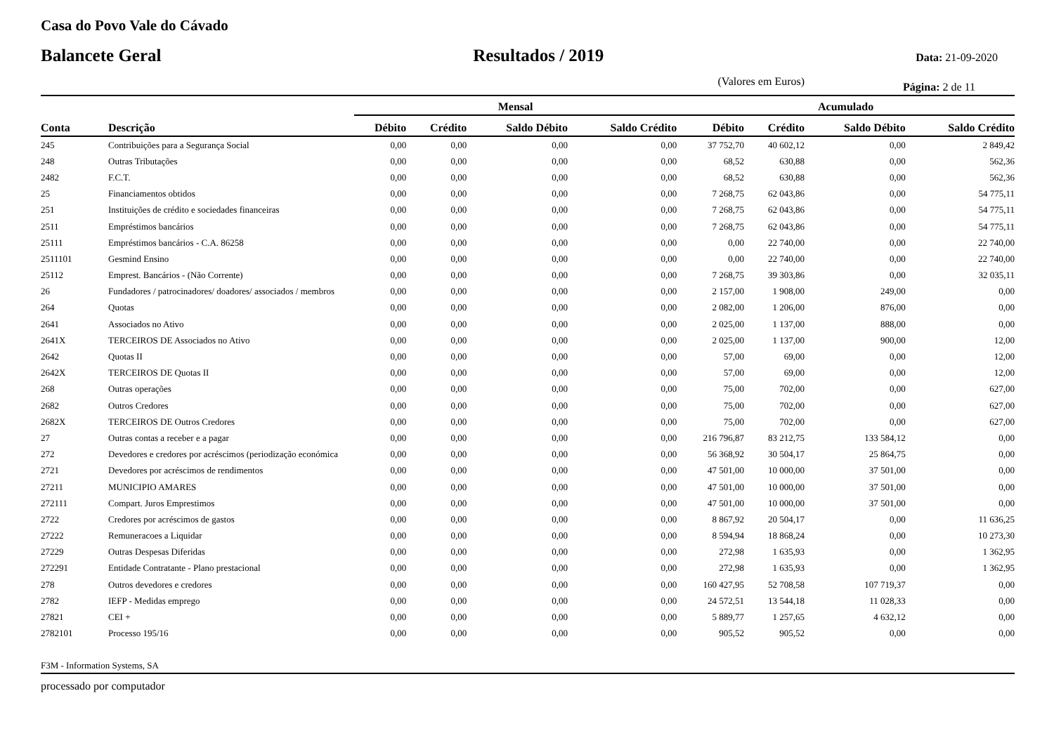Casa do Povo Vale do Cávado
Balancete Geral Resultados / 2019 Data: 21-09-2020
(Valores em Euros) Página: 2 de 11
| | | Mensal | | | | Acumulado | | | |
| --- | --- | --- | --- | --- | --- | --- | --- | --- | --- |
| Conta | Descrição | Débito | Crédito | Saldo Débito | Saldo Crédito | Débito | Crédito | Saldo Débito | Saldo Crédito |
| 245 | Contribuições para a Segurança Social | 0,00 | 0,00 | 0,00 | 0,00 | 37 752,70 | 40 602,12 | 0,00 | 2 849,42 |
| 248 | Outras Tributações | 0,00 | 0,00 | 0,00 | 0,00 | 68,52 | 630,88 | 0,00 | 562,36 |
| 2482 | F.C.T. | 0,00 | 0,00 | 0,00 | 0,00 | 68,52 | 630,88 | 0,00 | 562,36 |
| 25 | Financiamentos obtidos | 0,00 | 0,00 | 0,00 | 0,00 | 7 268,75 | 62 043,86 | 0,00 | 54 775,11 |
| 251 | Instituições de crédito e sociedades financeiras | 0,00 | 0,00 | 0,00 | 0,00 | 7 268,75 | 62 043,86 | 0,00 | 54 775,11 |
| 2511 | Empréstimos bancários | 0,00 | 0,00 | 0,00 | 0,00 | 7 268,75 | 62 043,86 | 0,00 | 54 775,11 |
| 25111 | Empréstimos bancários - C.A. 86258 | 0,00 | 0,00 | 0,00 | 0,00 | 0,00 | 22 740,00 | 0,00 | 22 740,00 |
| 2511101 | Gesmind Ensino | 0,00 | 0,00 | 0,00 | 0,00 | 0,00 | 22 740,00 | 0,00 | 22 740,00 |
| 25112 | Emprest. Bancários - (Não Corrente) | 0,00 | 0,00 | 0,00 | 0,00 | 7 268,75 | 39 303,86 | 0,00 | 32 035,11 |
| 26 | Fundadores / patrocinadores/ doadores/ associados / membros | 0,00 | 0,00 | 0,00 | 0,00 | 2 157,00 | 1 908,00 | 249,00 | 0,00 |
| 264 | Quotas | 0,00 | 0,00 | 0,00 | 0,00 | 2 082,00 | 1 206,00 | 876,00 | 0,00 |
| 2641 | Associados no Ativo | 0,00 | 0,00 | 0,00 | 0,00 | 2 025,00 | 1 137,00 | 888,00 | 0,00 |
| 2641X | TERCEIROS DE Associados no Ativo | 0,00 | 0,00 | 0,00 | 0,00 | 2 025,00 | 1 137,00 | 900,00 | 12,00 |
| 2642 | Quotas II | 0,00 | 0,00 | 0,00 | 0,00 | 57,00 | 69,00 | 0,00 | 12,00 |
| 2642X | TERCEIROS DE Quotas II | 0,00 | 0,00 | 0,00 | 0,00 | 57,00 | 69,00 | 0,00 | 12,00 |
| 268 | Outras operações | 0,00 | 0,00 | 0,00 | 0,00 | 75,00 | 702,00 | 0,00 | 627,00 |
| 2682 | Outros Credores | 0,00 | 0,00 | 0,00 | 0,00 | 75,00 | 702,00 | 0,00 | 627,00 |
| 2682X | TERCEIROS DE Outros Credores | 0,00 | 0,00 | 0,00 | 0,00 | 75,00 | 702,00 | 0,00 | 627,00 |
| 27 | Outras contas a receber e a pagar | 0,00 | 0,00 | 0,00 | 0,00 | 216 796,87 | 83 212,75 | 133 584,12 | 0,00 |
| 272 | Devedores e credores por acréscimos (periodização económica | 0,00 | 0,00 | 0,00 | 0,00 | 56 368,92 | 30 504,17 | 25 864,75 | 0,00 |
| 2721 | Devedores por acréscimos de rendimentos | 0,00 | 0,00 | 0,00 | 0,00 | 47 501,00 | 10 000,00 | 37 501,00 | 0,00 |
| 27211 | MUNICIPIO AMARES | 0,00 | 0,00 | 0,00 | 0,00 | 47 501,00 | 10 000,00 | 37 501,00 | 0,00 |
| 272111 | Compart. Juros Emprestimos | 0,00 | 0,00 | 0,00 | 0,00 | 47 501,00 | 10 000,00 | 37 501,00 | 0,00 |
| 2722 | Credores por acréscimos de gastos | 0,00 | 0,00 | 0,00 | 0,00 | 8 867,92 | 20 504,17 | 0,00 | 11 636,25 |
| 27222 | Remuneracoes a Liquidar | 0,00 | 0,00 | 0,00 | 0,00 | 8 594,94 | 18 868,24 | 0,00 | 10 273,30 |
| 27229 | Outras Despesas Diferidas | 0,00 | 0,00 | 0,00 | 0,00 | 272,98 | 1 635,93 | 0,00 | 1 362,95 |
| 272291 | Entidade Contratante - Plano prestacional | 0,00 | 0,00 | 0,00 | 0,00 | 272,98 | 1 635,93 | 0,00 | 1 362,95 |
| 278 | Outros devedores e credores | 0,00 | 0,00 | 0,00 | 0,00 | 160 427,95 | 52 708,58 | 107 719,37 | 0,00 |
| 2782 | IEFP - Medidas emprego | 0,00 | 0,00 | 0,00 | 0,00 | 24 572,51 | 13 544,18 | 11 028,33 | 0,00 |
| 27821 | CEI + | 0,00 | 0,00 | 0,00 | 0,00 | 5 889,77 | 1 257,65 | 4 632,12 | 0,00 |
| 2782101 | Processo 195/16 | 0,00 | 0,00 | 0,00 | 0,00 | 905,52 | 905,52 | 0,00 | 0,00 |
F3M - Information Systems, SA
processado por computador